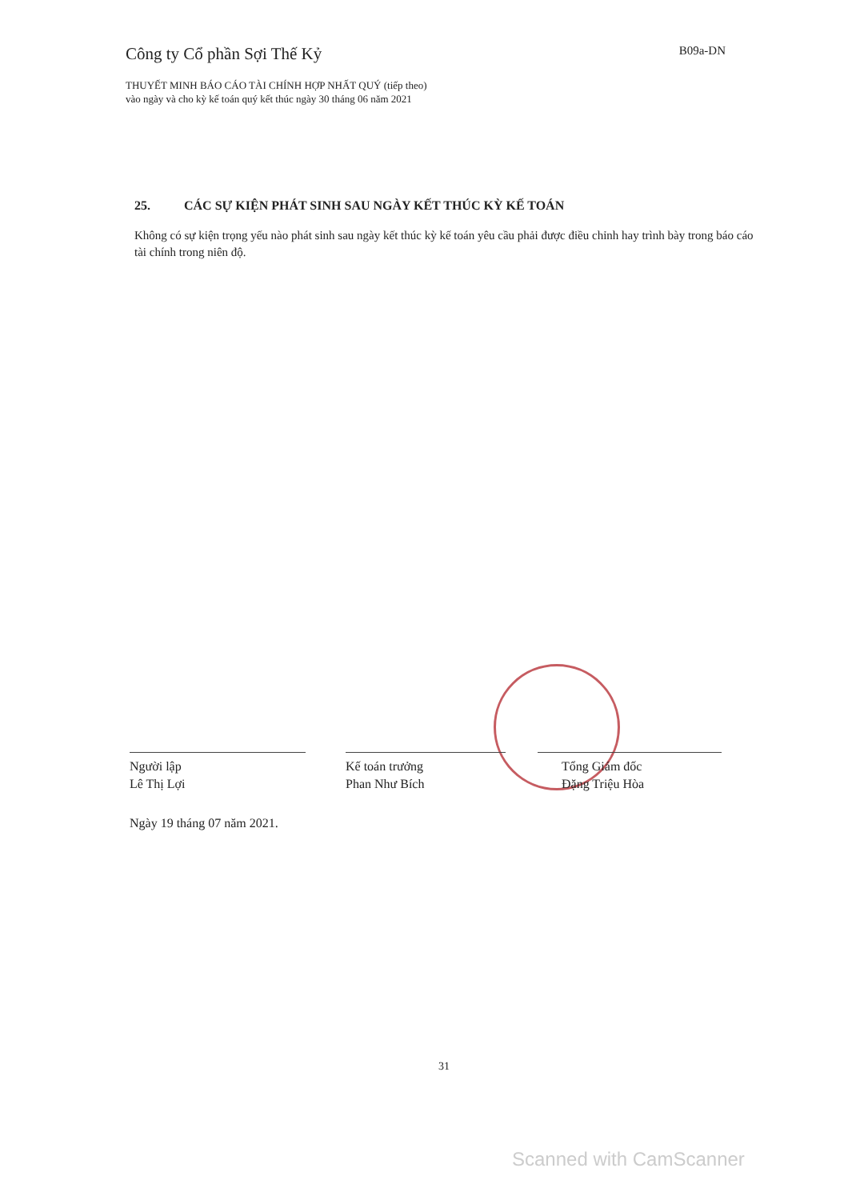Công ty Cổ phần Sợi Thế Kỷ B09a-DN
THUYẾT MINH BÁO CÁO TÀI CHÍNH HỢP NHẤT QUÝ (tiếp theo)
vào ngày và cho kỳ kế toán quý kết thúc ngày 30 tháng 06 năm 2021
25. CÁC SỰ KIỆN PHÁT SINH SAU NGÀY KẾT THÚC KỲ KẾ TOÁN
Không có sự kiện trọng yếu nào phát sinh sau ngày kết thúc kỳ kế toán yêu cầu phải được điều chỉnh hay trình bày trong báo cáo tài chính trong niên độ.
Người lập
Lê Thị Lợi
Kế toán trưởng
Phan Như Bích
Tổng Giám đốc
Đặng Triệu Hòa
Ngày 19 tháng 07 năm 2021.
31
Scanned with CamScanner